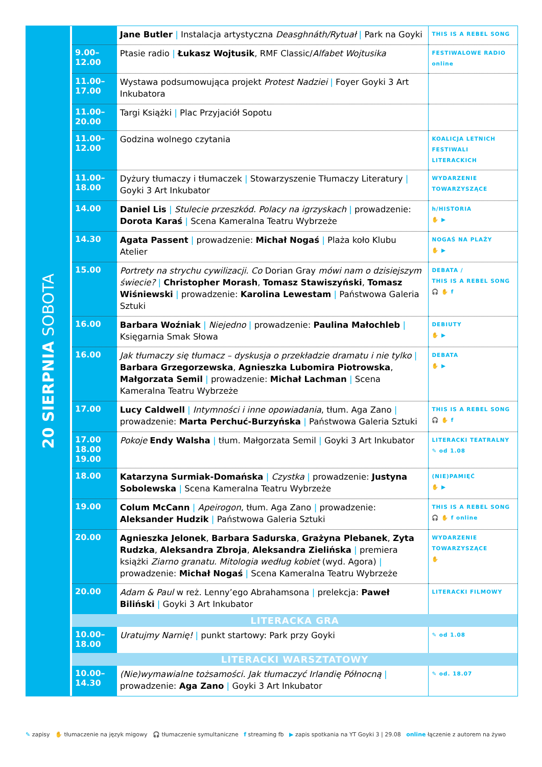20 SIERPNIA SOBOTA
| | Jane Butler / Instalacja artystyczna Deasghnáth/Rytuał / Park na Goyki | THIS IS A REBEL SONG |
| 9.00– 12.00 | Ptasie radio / Łukasz Wojtusik , RMF Classic/ Alfabet Wojtusika | FESTIWALOWE RADIO online |
| 11.00– 17.00 | Wystawa podsumowująca projekt Protest Nadziei / Foyer Goyki 3 Art Inkubatora | |
| 11.00– 20.00 | Targi Książki / Plac Przyjaciół Sopotu | |
| 11.00– 12.00 | Godzina wolnego czytania | KOALICJA LETNICH FESTIWALI LITERACKICH |
| 11.00– 18.00 | Dyżury tłumaczy i tłumaczek / Stowarzyszenie Tłumaczy Literatury / Goyki 3 Art Inkubator | WYDARZENIE TOWARZYSZĄCE |
| 14.00 | Daniel Lis / Stulecie przeszkód. Polacy na igrzyskach / prowadzenie: Dorota Karaś / Scena Kameralna Teatru Wybrzeże | h/HISTORIA ✋ ▶ |
| 14.30 | Agata Passent / prowadzenie: Michał Nogaś / Plaża koło Klubu Atelier | NOGAŚ NA PLAŻY ✋ ▶ |
| 15.00 | Portrety na strychu cywilizacji. Co Dorian Gray mówi nam o dzisiejszym świecie? / Christopher Morash , Tomasz Stawiszyński , Tomasz Wiśniewski / prowadzenie: Karolina Lewestam / Państwowa Galeria Sztuki | DEBATA / THIS IS A REBEL SONG 🎧 ✋ f |
| 16.00 | Barbara Woźniak / Niejedno / prowadzenie: Paulina Małochleb / Księgarnia Smak Słowa | DEBIUTY ✋ ▶ |
| 16.00 | Jak tłumaczy się tłumacz – dyskusja o przekładzie dramatu i nie tylko / Barbara Grzegorzewska , Agnieszka Lubomira Piotrowska , Małgorzata Semil / prowadzenie: Michał Lachman / Scena Kameralna Teatru Wybrzeże | DEBATA ✋ ▶ |
| 17.00 | Lucy Caldwell / Intymności i inne opowiadania , tłum. Aga Zano / prowadzenie: Marta Perchuć-Burzyńska / Państwowa Galeria Sztuki | THIS IS A REBEL SONG 🎧 ✋ f |
| 17.00 18.00 19.00 | Pokoje Endy Walsha / tłum. Małgorzata Semil / Goyki 3 Art Inkubator | LITERACKI TEATRALNY ✎ od 1.08 |
| 18.00 | Katarzyna Surmiak-Domańska / Czystka / prowadzenie: Justyna Sobolewska / Scena Kameralna Teatru Wybrzeże | (NIE)PAMIĘĆ ✋ ▶ |
| 19.00 | Colum McCann / Apeirogon , tłum. Aga Zano / prowadzenie: Aleksander Hudzik / Państwowa Galeria Sztuki | THIS IS A REBEL SONG 🎧 ✋ f online |
| 20.00 | Agnieszka Jelonek , Barbara Sadurska , Grażyna Plebanek , Zyta Rudzka , Aleksandra Zbroja , Aleksandra Zielińska / premiera książki Ziarno granatu. Mitologia według kobiet (wyd. Agora) / prowadzenie: Michał Nogaś / Scena Kameralna Teatru Wybrzeże | WYDARZENIE TOWARZYSZĄCE ✋ |
| 20.00 | Adam & Paul w reż. Lenny’ego Abrahamsona / prelekcja: Paweł Biliński / Goyki 3 Art Inkubator | LITERACKI FILMOWY |
| LITERACKA GRA | | |
| 10.00– 18.00 | Uratujmy Narnię! / punkt startowy: Park przy Goyki | ✎ od 1.08 |
| LITERACKI WARSZTATOWY | | |
| 10.00– 14.30 | (Nie)wymawialne tożsamości. Jak tłumaczyć Irlandię Północną / prowadzenie: Aga Zano / Goyki 3 Art Inkubator | ✎ od. 18.07 |
✎ zapisy ✋ tłumaczenie na język migowy 🎧 tłumaczenie symultaniczne f streaming fb ▶ zapis spotkania na YT Goyki 3 | 29.08 online łączenie z autorem na żywo